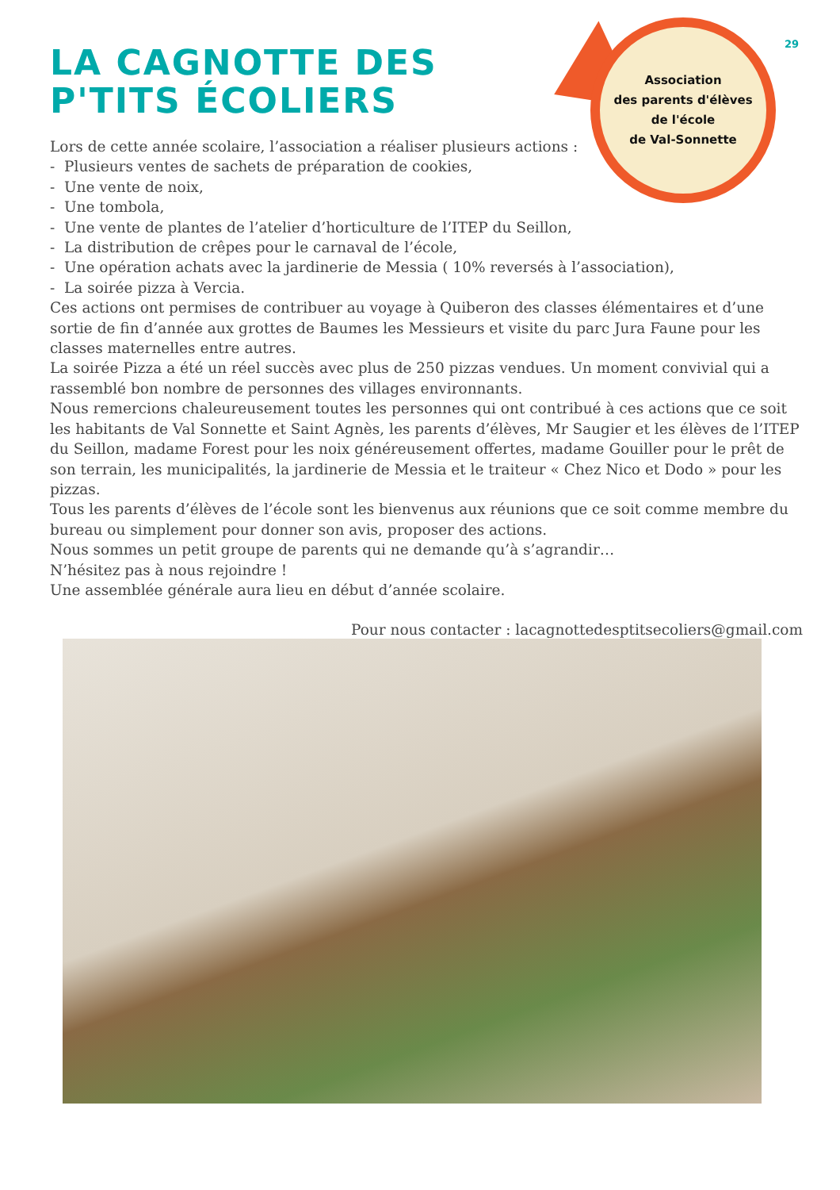29
Association
des parents d'élèves
de l'école
de Val-Sonnette
LA CAGNOTTE DES
P'TITS ÉCOLIERS
Lors de cette année scolaire, l’association a réaliser plusieurs actions :
- Plusieurs ventes de sachets de préparation de cookies,
- Une vente de noix,
- Une tombola,
- Une vente de plantes de l’atelier d’horticulture de l’ITEP du Seillon,
- La distribution de crêpes pour le carnaval de l’école,
- Une opération achats avec la jardinerie de Messia ( 10% reversés à l’association),
- La soirée pizza à Vercia.
Ces actions ont permises de contribuer au voyage à Quiberon des classes élémentaires et d’une sortie de fin d’année aux grottes de Baumes les Messieurs et visite du parc Jura Faune pour les classes maternelles entre autres.
La soirée Pizza a été un réel succès avec plus de 250 pizzas vendues. Un moment convivial qui a rassemblé bon nombre de personnes des villages environnants.
Nous remercions chaleureusement toutes les personnes qui ont contribué à ces actions que ce soit les habitants de Val Sonnette et Saint Agnès, les parents d’élèves, Mr Saugier et les élèves de l’ITEP du Seillon, madame Forest pour les noix généreusement offertes, madame Gouiller pour le prêt de son terrain, les municipalités, la jardinerie de Messia et le traiteur « Chez Nico et Dodo » pour les pizzas.
Tous les parents d’élèves de l’école sont les bienvenus aux réunions que ce soit comme membre du bureau ou simplement pour donner son avis, proposer des actions.
Nous sommes un petit groupe de parents qui ne demande qu’à s’agrandir…
N’hésitez pas à nous rejoindre !
Une assemblée générale aura lieu en début d’année scolaire.
Pour nous contacter : lacagnottedesptitsecoliers@gmail.com